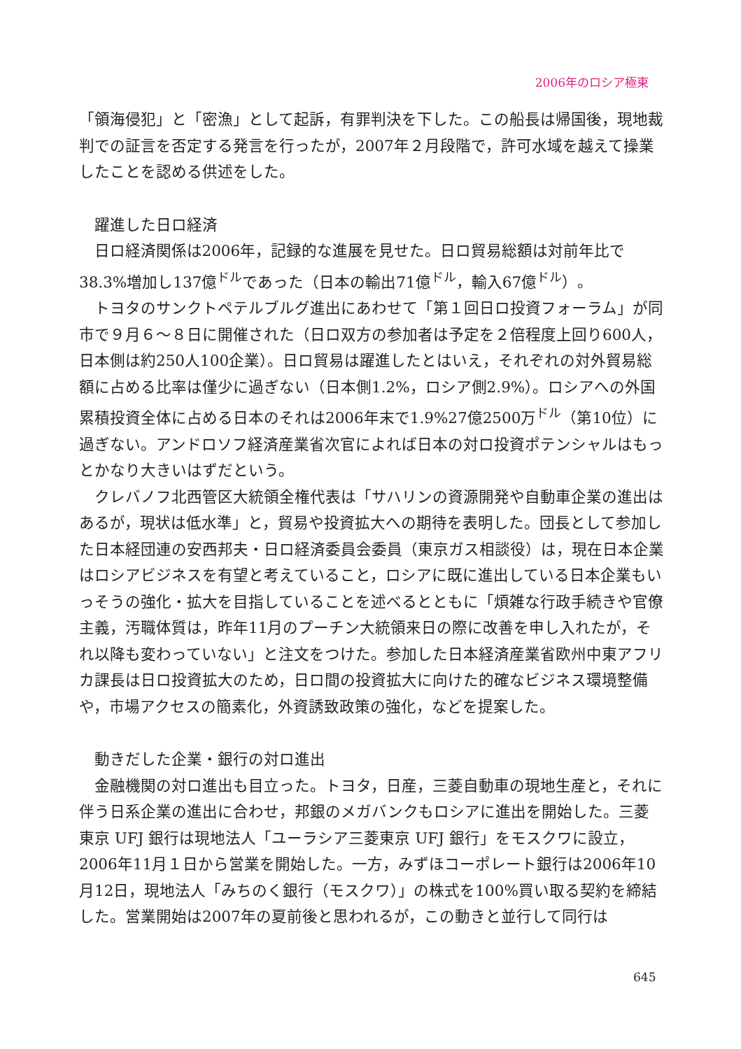2006年のロシア極東
「領海侵犯」と「密漁」として起訴，有罪判決を下した。この船長は帰国後，現地裁判での証言を否定する発言を行ったが，2007年２月段階で，許可水域を越えて操業したことを認める供述をした。
躍進した日ロ経済
日ロ経済関係は2006年，記録的な進展を見せた。日ロ貿易総額は対前年比で38.3%増加し137億<sup>ドル</sup>であった（日本の輸出71億<sup>ドル</sup>，輸入67億<sup>ドル</sup>）。
トヨタのサンクトペテルブルグ進出にあわせて「第１回日ロ投資フォーラム」が同市で９月６～８日に開催された（日ロ双方の参加者は予定を２倍程度上回り600人，日本側は約250人100企業）。日ロ貿易は躍進したとはいえ，それぞれの対外貿易総額に占める比率は僅少に過ぎない（日本側1.2%，ロシア側2.9%）。ロシアへの外国累積投資全体に占める日本のそれは2006年末で1.9%27億2500万<sup>ドル</sup>（第10位）に過ぎない。アンドロソフ経済産業省次官によれば日本の対ロ投資ポテンシャルはもっとかなり大きいはずだという。
クレバノフ北西管区大統領全権代表は「サハリンの資源開発や自動車企業の進出はあるが，現状は低水準」と，貿易や投資拡大への期待を表明した。団長として参加した日本経団連の安西邦夫・日ロ経済委員会委員（東京ガス相談役）は，現在日本企業はロシアビジネスを有望と考えていること，ロシアに既に進出している日本企業もいっそうの強化・拡大を目指していることを述べるとともに「煩雑な行政手続きや官僚主義，汚職体質は，昨年11月のプーチン大統領来日の際に改善を申し入れたが，それ以降も変わっていない」と注文をつけた。参加した日本経済産業省欧州中東アフリカ課長は日ロ投資拡大のため，日ロ間の投資拡大に向けた的確なビジネス環境整備や，市場アクセスの簡素化，外資誘致政策の強化，などを提案した。
動きだした企業・銀行の対ロ進出
金融機関の対ロ進出も目立った。トヨタ，日産，三菱自動車の現地生産と，それに伴う日系企業の進出に合わせ，邦銀のメガバンクもロシアに進出を開始した。三菱東京 UFJ 銀行は現地法人「ユーラシア三菱東京 UFJ 銀行」をモスクワに設立，2006年11月１日から営業を開始した。一方，みずほコーポレート銀行は2006年10月12日，現地法人「みちのく銀行（モスクワ）」の株式を100%買い取る契約を締結した。営業開始は2007年の夏前後と思われるが，この動きと並行して同行は
645